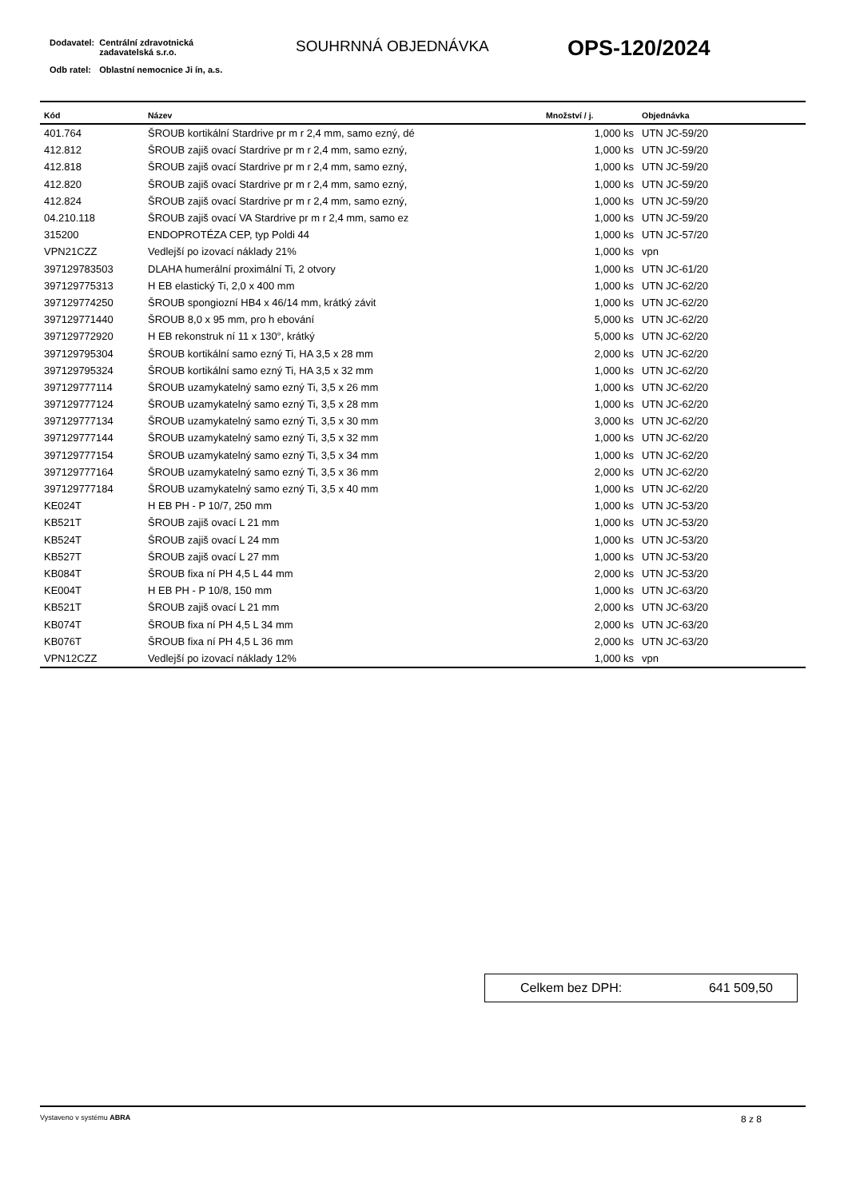| Dodavatel: | Centrální zdravotnická zadavatelská s.r.o. |
| Odb ratel: | Oblastní nemocnice Ji ín, a.s. |
SOUHRNNÁ OBJEDNÁVKA
OPS-120/2024
| Kód | Název | Množství / j. | Objednávka |
| --- | --- | --- | --- |
| 401.764 | ŠROUB kortikální Stardrive pr m r 2,4 mm, samo ezný, dé | 1,000 ks | UTN JC-59/20 |
| 412.812 | ŠROUB zajiš ovací Stardrive pr m r 2,4 mm, samo ezný, | 1,000 ks | UTN JC-59/20 |
| 412.818 | ŠROUB zajiš ovací Stardrive pr m r 2,4 mm, samo ezný, | 1,000 ks | UTN JC-59/20 |
| 412.820 | ŠROUB zajiš ovací Stardrive pr m r 2,4 mm, samo ezný, | 1,000 ks | UTN JC-59/20 |
| 412.824 | ŠROUB zajiš ovací Stardrive pr m r 2,4 mm, samo ezný, | 1,000 ks | UTN JC-59/20 |
| 04.210.118 | ŠROUB zajiš ovací VA Stardrive pr m r 2,4 mm, samo ez | 1,000 ks | UTN JC-59/20 |
| 315200 | ENDOPROTÉZA CEP, typ Poldi 44 | 1,000 ks | UTN JC-57/20 |
| VPN21CZZ | Vedlejší po izovací náklady 21% | 1,000 ks | vpn |
| 397129783503 | DLAHA humerální proximální Ti, 2 otvory | 1,000 ks | UTN JC-61/20 |
| 397129775313 | H EB elastický Ti, 2,0 x 400 mm | 1,000 ks | UTN JC-62/20 |
| 397129774250 | ŠROUB spongiozní HB4 x 46/14 mm, krátký závit | 1,000 ks | UTN JC-62/20 |
| 397129771440 | ŠROUB 8,0 x 95 mm, pro h ebování | 5,000 ks | UTN JC-62/20 |
| 397129772920 | H EB rekonstruk ní 11 x 130°, krátký | 5,000 ks | UTN JC-62/20 |
| 397129795304 | ŠROUB kortikální samo ezný Ti, HA 3,5 x 28 mm | 2,000 ks | UTN JC-62/20 |
| 397129795324 | ŠROUB kortikální samo ezný Ti, HA 3,5 x 32 mm | 1,000 ks | UTN JC-62/20 |
| 397129777114 | ŠROUB uzamykatelný samo ezný Ti, 3,5 x 26 mm | 1,000 ks | UTN JC-62/20 |
| 397129777124 | ŠROUB uzamykatelný samo ezný Ti, 3,5 x 28 mm | 1,000 ks | UTN JC-62/20 |
| 397129777134 | ŠROUB uzamykatelný samo ezný Ti, 3,5 x 30 mm | 3,000 ks | UTN JC-62/20 |
| 397129777144 | ŠROUB uzamykatelný samo ezný Ti, 3,5 x 32 mm | 1,000 ks | UTN JC-62/20 |
| 397129777154 | ŠROUB uzamykatelný samo ezný Ti, 3,5 x 34 mm | 1,000 ks | UTN JC-62/20 |
| 397129777164 | ŠROUB uzamykatelný samo ezný Ti, 3,5 x 36 mm | 2,000 ks | UTN JC-62/20 |
| 397129777184 | ŠROUB uzamykatelný samo ezný Ti, 3,5 x 40 mm | 1,000 ks | UTN JC-62/20 |
| KE024T | H EB PH - P 10/7, 250 mm | 1,000 ks | UTN JC-53/20 |
| KB521T | ŠROUB zajiš ovací L 21 mm | 1,000 ks | UTN JC-53/20 |
| KB524T | ŠROUB zajiš ovací L 24 mm | 1,000 ks | UTN JC-53/20 |
| KB527T | ŠROUB zajiš ovací L 27 mm | 1,000 ks | UTN JC-53/20 |
| KB084T | ŠROUB fixa ní PH 4,5 L 44 mm | 2,000 ks | UTN JC-53/20 |
| KE004T | H EB PH - P 10/8, 150 mm | 1,000 ks | UTN JC-63/20 |
| KB521T | ŠROUB zajiš ovací L 21 mm | 2,000 ks | UTN JC-63/20 |
| KB074T | ŠROUB fixa ní PH 4,5 L 34 mm | 2,000 ks | UTN JC-63/20 |
| KB076T | ŠROUB fixa ní PH 4,5 L 36 mm | 2,000 ks | UTN JC-63/20 |
| VPN12CZZ | Vedlejší po izovací náklady 12% | 1,000 ks | vpn |
Celkem bez DPH: 641 509,50
Vystaveno v systému ABRA 8 z 8